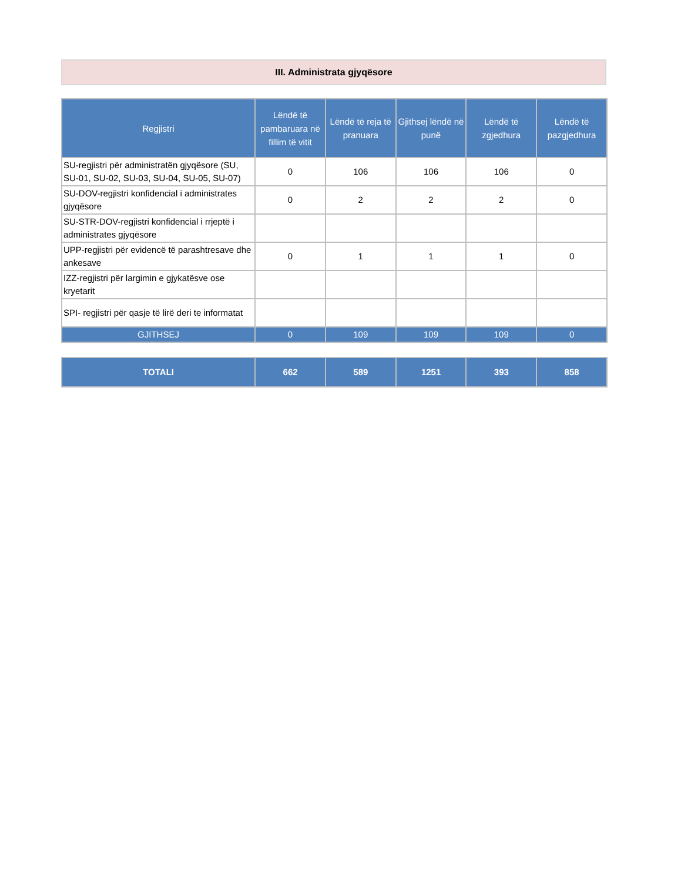III. Administrata gjyqësore
| Regjistri | Lëndë të pambaruara në fillim të vitit | Lëndë të reja të pranuara | Gjithsej lëndë në punë | Lëndë të zgjedhura | Lëndë të pazgjedhura |
| --- | --- | --- | --- | --- | --- |
| SU-regjistri për administratën gjyqësore (SU, SU-01, SU-02, SU-03, SU-04, SU-05, SU-07) | 0 | 106 | 106 | 106 | 0 |
| SU-DOV-regjistri konfidencial i administrates gjyqësore | 0 | 2 | 2 | 2 | 0 |
| SU-STR-DOV-regjistri konfidencial i rrjeptë i administrates gjyqësore | | | | | |
| UPP-regjistri për evidencë të parashtresave dhe ankesave | 0 | 1 | 1 | 1 | 0 |
| IZZ-regjistri për largimin e gjykatësve ose kryetarit | | | | | |
| SPI- regjistri për qasje të lirë deri te informatat | | | | | |
| GJITHSEJ | 0 | 109 | 109 | 109 | 0 |
| TOTALI | 662 | 589 | 1251 | 393 | 858 |